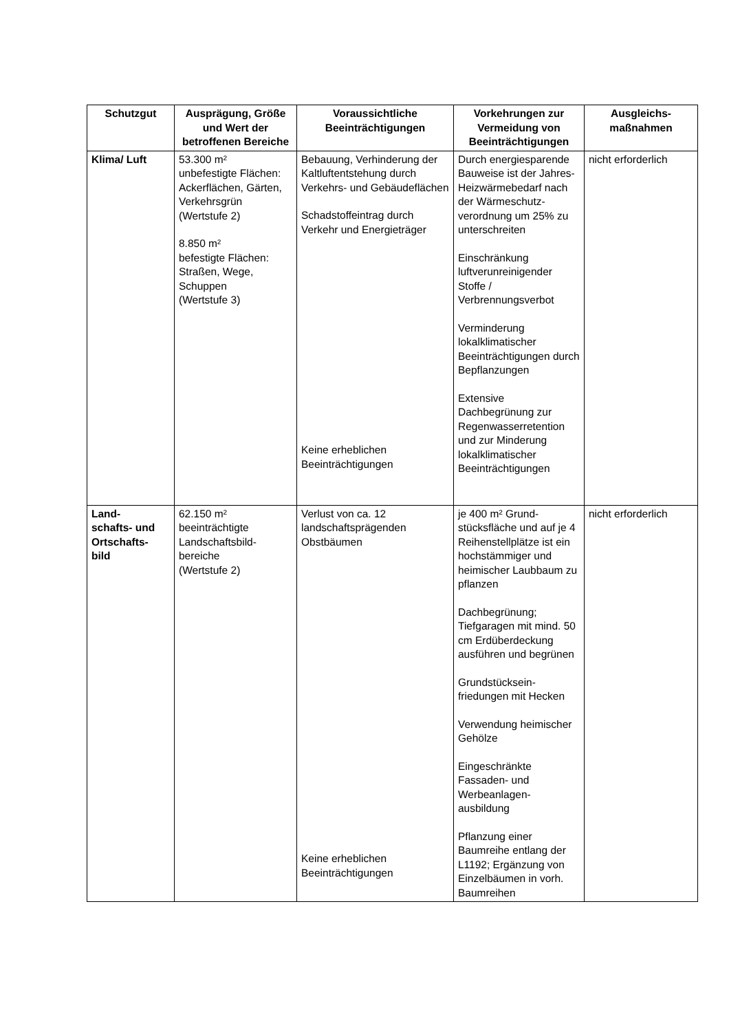| Schutzgut | Ausprägung, Größe und Wert der betroffenen Bereiche | Voraussichtliche Beeinträchtigungen | Vorkehrungen zur Vermeidung von Beeinträchtigungen | Ausgleichs-maßnahmen |
| --- | --- | --- | --- | --- |
| Klima/ Luft | 53.300 m² unbefestigte Flächen: Ackerflächen, Gärten, Verkehrsgrün (Wertstufe 2) 8.850 m² befestigte Flächen: Straßen, Wege, Schuppen (Wertstufe 3) | Bebauung, Verhinderung der Kaltluftentstehung durch Verkehrs- und Gebäudeflächen Schadstoffeintrag durch Verkehr und Energieträger Keine erheblichen Beeinträchtigungen | Durch energiesparende Bauweise ist der Jahres-Heizwärmebedarf nach der Wärmeschutz-verordnung um 25% zu unterschreiten Einschränkung luftverunreinigender Stoffe / Verbrennungsverbot Verminderung lokalklimatischer Beeinträchtigungen durch Bepflanzungen Extensive Dachbegrünung zur Regenwasserretention und zur Minderung lokalklimatischer Beeinträchtigungen | nicht erforderlich |
| Land- schafts- und Ortschafts- bild | 62.150 m² beeinträchtigte Landschaftsbild-bereiche (Wertstufe 2) | Verlust von ca. 12 landschaftsprägenden Obstbäumen Keine erheblichen Beeinträchtigungen | je 400 m² Grund-stücksfläche und auf je 4 Reihenstellplätze ist ein hochstämmiger und heimischer Laubbaum zu pflanzen Dachbegrünung; Tiefgaragen mit mind. 50 cm Erdüberdeckung ausführen und begrünen Grundstücksein-friedungen mit Hecken Verwendung heimischer Gehölze Eingeschränkte Fassaden- und Werbeanlagen-ausbildung Pflanzung einer Baumreihe entlang der L1192; Ergänzung von Einzelbäumen in vorh. Baumreihen | nicht erforderlich |